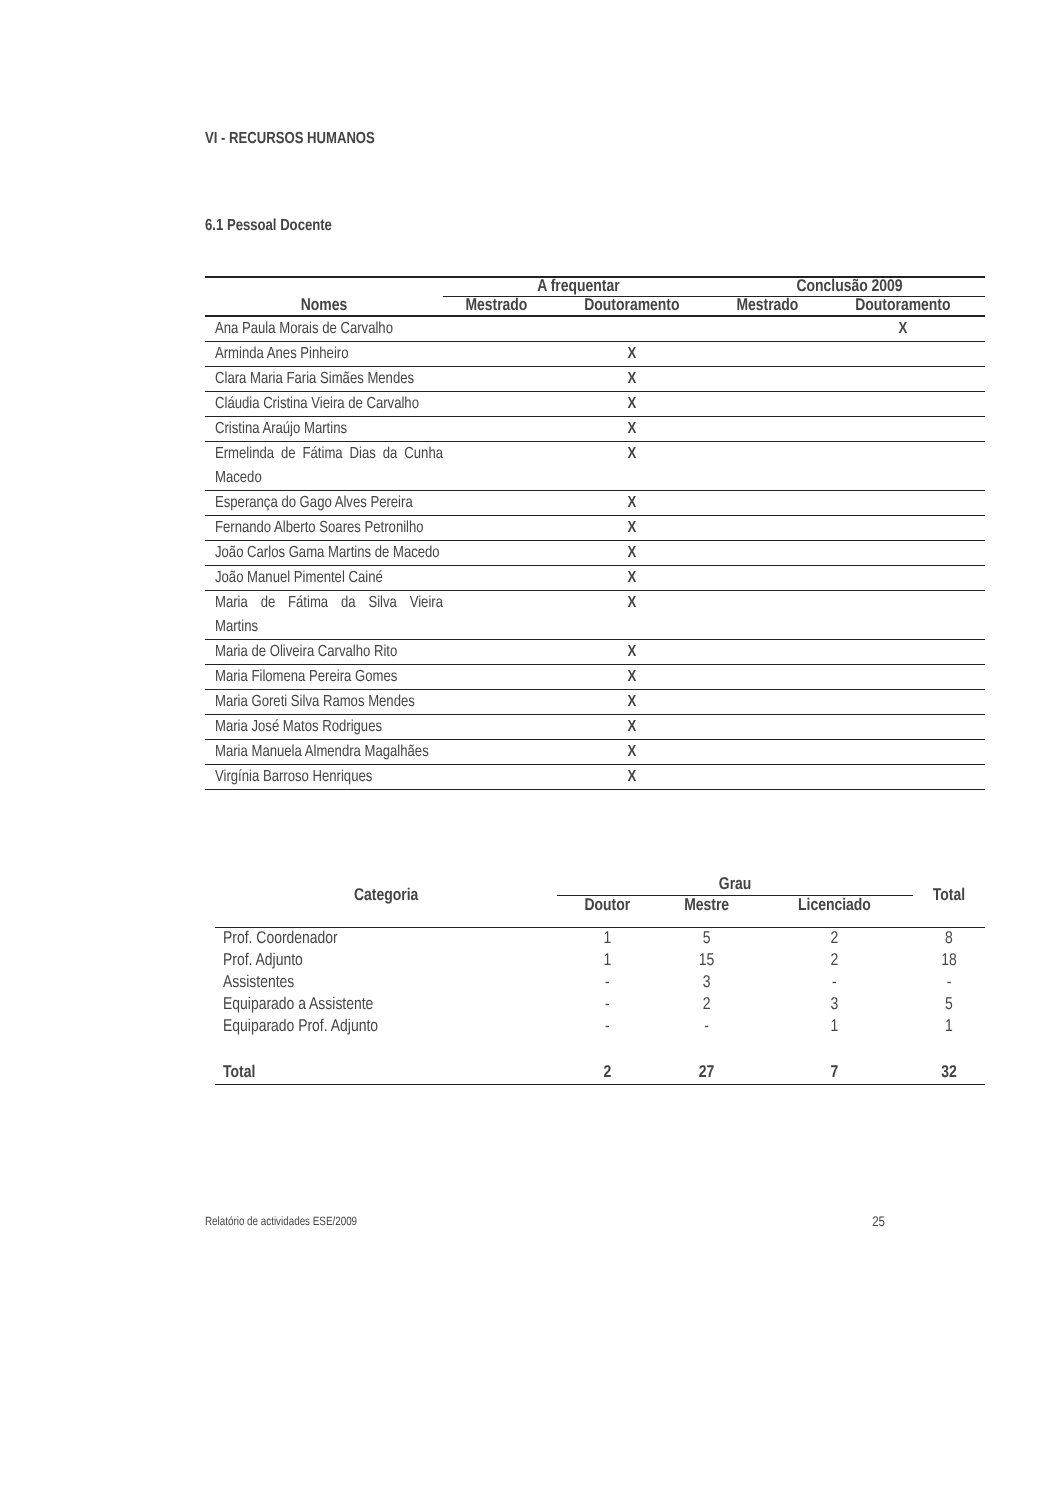VI - RECURSOS HUMANOS
6.1 Pessoal Docente
| Nomes | A frequentar | | Conclusão 2009 | |
| --- | --- | --- | --- | --- |
| | Mestrado | Doutoramento | Mestrado | Doutoramento |
| Ana Paula Morais de Carvalho | | | | X |
| Arminda Anes Pinheiro | | X | | |
| Clara Maria Faria Simães Mendes | | X | | |
| Cláudia Cristina Vieira de Carvalho | | X | | |
| Cristina Araújo Martins | | X | | |
| Ermelinda de Fátima Dias da Cunha Macedo | | X | | |
| Esperança do Gago Alves Pereira | | X | | |
| Fernando Alberto Soares Petronilho | | X | | |
| João Carlos Gama Martins de Macedo | | X | | |
| João Manuel Pimentel Cainé | | X | | |
| Maria de Fátima da Silva Vieira Martins | | X | | |
| Maria de Oliveira Carvalho Rito | | X | | |
| Maria Filomena Pereira Gomes | | X | | |
| Maria Goreti Silva Ramos Mendes | | X | | |
| Maria José Matos Rodrigues | | X | | |
| Maria Manuela Almendra Magalhães | | X | | |
| Virgínia Barroso Henriques | | X | | |
| Categoria | Grau | | | Total |
| --- | --- | --- | --- | --- |
| | Doutor | Mestre | Licenciado | |
| Prof. Coordenador | 1 | 5 | 2 | 8 |
| Prof. Adjunto | 1 | 15 | 2 | 18 |
| Assistentes | - | 3 | - | - |
| Equiparado a Assistente | - | 2 | 3 | 5 |
| Equiparado Prof. Adjunto | - | - | 1 | 1 |
| Total | 2 | 27 | 7 | 32 |
Relatório de actividades ESE/2009 25